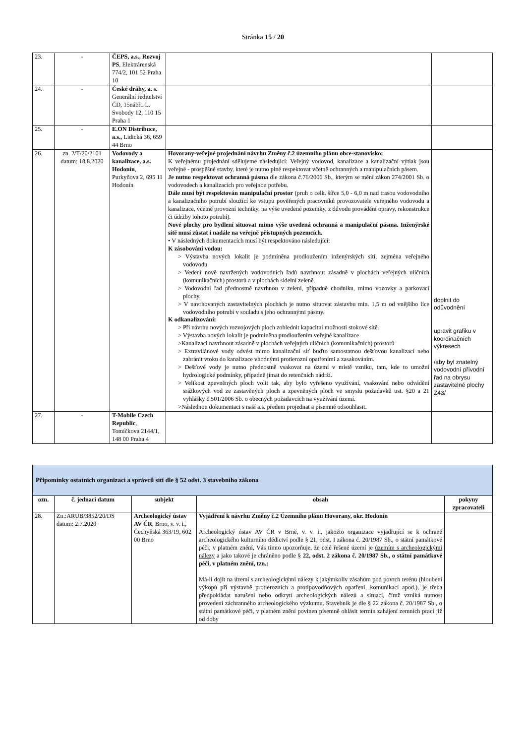Stránka 15 / 20
| 23. | - | ČEPS, a.s., Rozvoj PS , Elektrárenská 774/2, 101 52 Praha 10 | | |
| 24. | - | České dráhy, a. s. Generální ředitelství ČD, 15nábř.. L. Svobody 12, 110 15 Praha 1 | | |
| 25. | - | E.ON Distribuce, a.s., Lidická 36, 659 44 Brno | | |
| 26. | zn. 2/T/20/2101 datum: 18.8.2020 | Vodovody a kanalizace, a.s. Hodonín , Purkyňova 2, 695 11 Hodonín | Hovorany-veřejné projednání návrhu Změny č.2 územního plánu obce-stanovisko: K veřejnému projednání sdělujeme následující: Veřejný vodovod, kanalizace a kanalizační výtlak jsou veřejné - prospěšné stavby, které je nutno plné respektovat včetně ochranných a manipulačních pásem. Je nutno respektovat ochranná pásma dle zákona č.76/2006 Sb., kterým se mění zákon 274/2001 Sb. o vodovodech a kanalizacích pro veřejnou potřebu. Dále musí být respektován manipulační prostor (pruh o celk. šířce 5,0 - 6,0 m nad trasou vodovodního a kanalizačního potrubí sloužící ke vstupu pověřených pracovníků provozovatele veřejného vodovodu a kanalizace, včetně provozní techniky, na výše uvedené pozemky, z důvodu provádění opravy, rekonstrukce či údržby tohoto potrubí). Nové plochy pro bydlení situovat mimo výše uvedená ochranná a manipulační pásma. Inženýrské sítě musí zůstat i nadále na veřejně přístupných pozemcích. • V následných dokumentacích musí být respektováno následující: K zásobování vodou: > Výstavba nových lokalit je podmíněna prodloužením inženýrských sítí, zejména veřejného vodovodu > Vedení nově navržených vodovodních řadů navrhnout zásadně v plochách veřejných uličních (komunikačních) prostorů a v plochách sídelní zeleně. > Vodovodní řad přednostně navrhnou v zeleni, případně chodníku, mimo vozovky a parkovací plochy. > V navrhovaných zastavitelných plochách je nutno situovat zástavbu min. 1,5 m od vnějšího líce vodovodního potrubí v souladu s jeho ochrannými pásmy. K odkanalizování: > Při návrhu nových rozvojových ploch zohlednit kapacitní možnosti stokové sítě. > Výstavba nových lokalit je podmíněna prodloužením veřejné kanalizace >Kanalizaci navrhnout zásadně v plochách veřejných uličních (komunikačních) prostorů > Extravilánové vody odvést mimo kanalizační síť buďto samostatnou dešťovou kanalizací nebo zabránit vtoku do kanalizace vhodnými protierozní opatřeními a zasakováním. > Dešťové vody je nutno přednostně vsakovat na území v místě vzniku, tam, kde to umožní hydrologické podmínky, případně jímat do retenčních nádrží. > Velikost zpevněných ploch volit tak, aby bylo vyřešeno využívání, vsakování nebo odvádění srážkových vod ze zastavěných ploch a zpevněných ploch ve smyslu požadavků ust. §20 a 21 vyhlášky č.501/2006 Sb. o obecných požadavcích na využívání území. >Následnou dokumentaci s naší a.s. předem projednat a písemné odsouhlasit. | doplnit do odůvodnění upravit grafiku v koordinačních výkresech /aby byl znatelný vodovodní přívodní řad na obrysu zastavitelné plochy Z43/ |
| 27. | - | T-Mobile Czech Republic , Tomíčkova 2144/1, 148 00 Praha 4 | | |
| Připomínky ostatních organizací a správců sítí dle § 52 odst. 3 stavebního zákona | | | | |
| ozn. | č. jednací datum | subjekt | obsah | pokyny zpracovateli |
| 28. | Zn.:ARUB/3852/20/DS datum: 2.7.2020 | Archeologický ústav AV ČR , Brno, v. v. i., Čechyňská 363/19, 602 00 Brno | Vyjádření k návrhu Změny č.2 Územního plánu Hovorany, okr. Hodonín Archeologický ústav AV ČR v Brně, v. v. i., jakožto organizace vyjadřující se k ochraně archeologického kulturního dědictví podle § 21, odst. I zákona č. 20/1987 Sb., o státní památkové péči, v platném znění, Vás tímto upozorňuje, že celé řešené území je územím s archeologickými nálezy a jako takové je chráněno podle § 22, odst. 2 zákona č. 20/1987 Sb., o státní památkové péči, v platném znění, tzn.: Má-li dojít na území s archeologickými nálezy k jakýmkoliv zásahům pod povrch terénu (hloubení výkopů při výstavbě protierozních a protipovodňových opatření, komunikací apod.), je třeba předpokládat narušení nebo odkrytí archeologických nálezů a situací, čímž vzniká nutnost provedení záchranného archeologického výzkumu. Stavebník je dle § 22 zákona č. 20/1987 Sb., o státní památkové péči, v platném znění povinen písemně ohlásit termín zahájení zemních prací již od doby | |